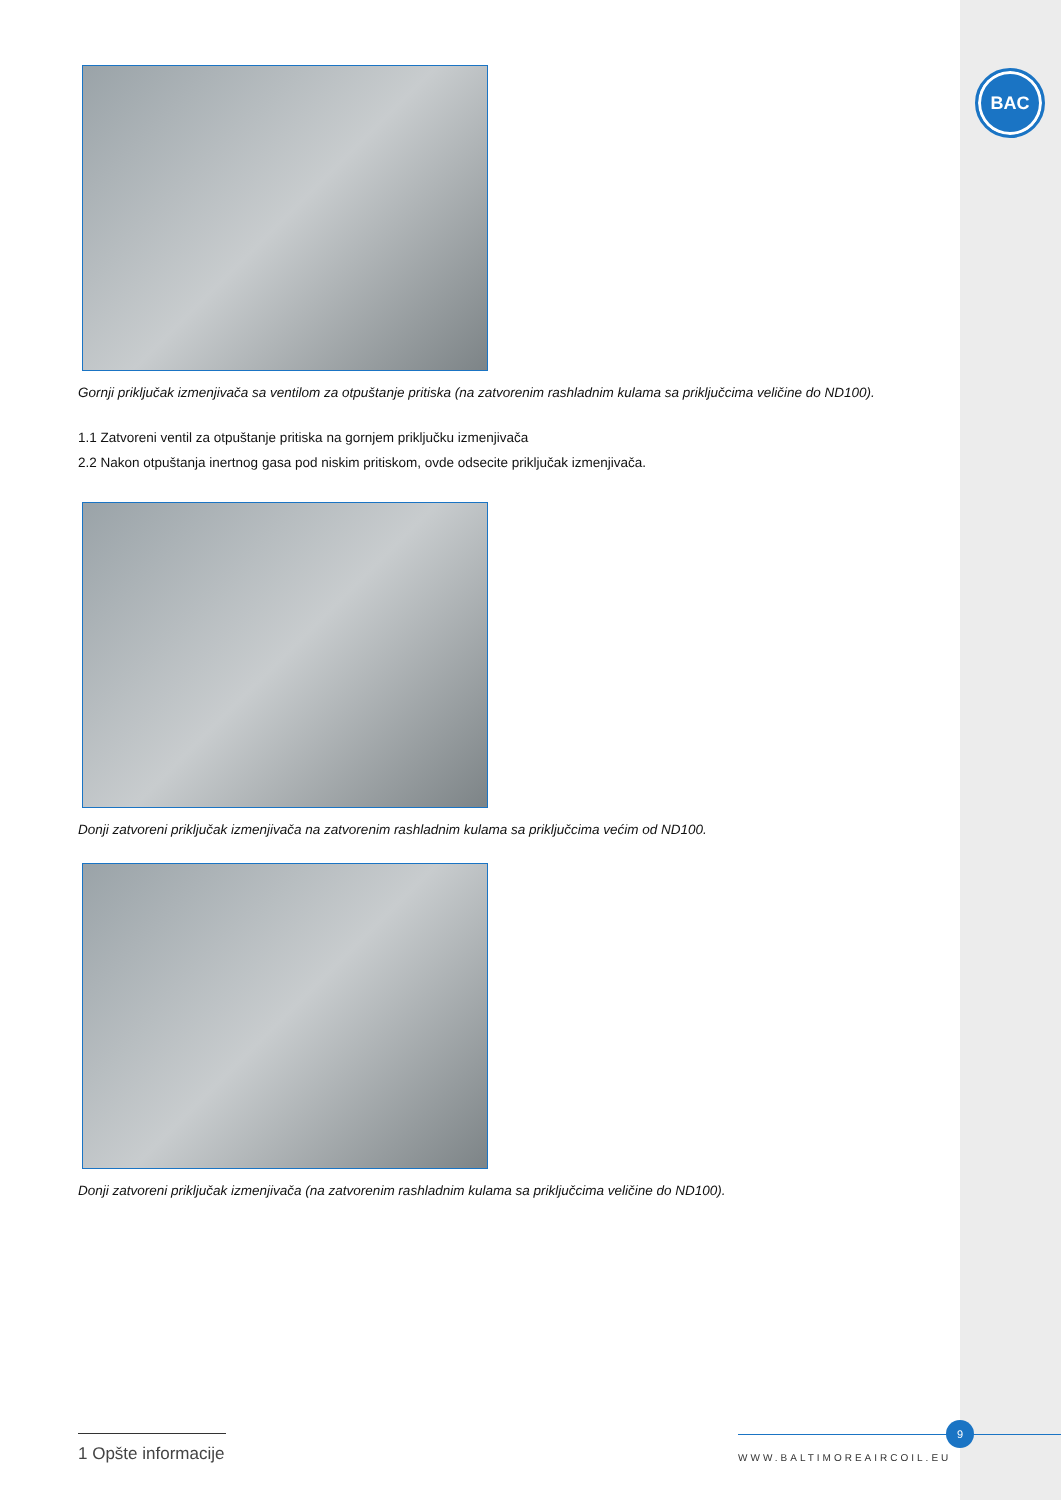BAC
Gornji priključak izmenjivača sa ventilom za otpuštanje pritiska (na zatvorenim rashladnim kulama sa priključcima veličine do ND100).
1.1 Zatvoreni ventil za otpuštanje pritiska na gornjem priključku izmenjivača
2.2 Nakon otpuštanja inertnog gasa pod niskim pritiskom, ovde odsecite priključak izmenjivača.
Donji zatvoreni priključak izmenjivača na zatvorenim rashladnim kulama sa priključcima većim od ND100.
Donji zatvoreni priključak izmenjivača (na zatvorenim rashladnim kulama sa priključcima veličine do ND100).
1 Opšte informacije
9
WWW.BALTIMOREAIRCOIL.EU